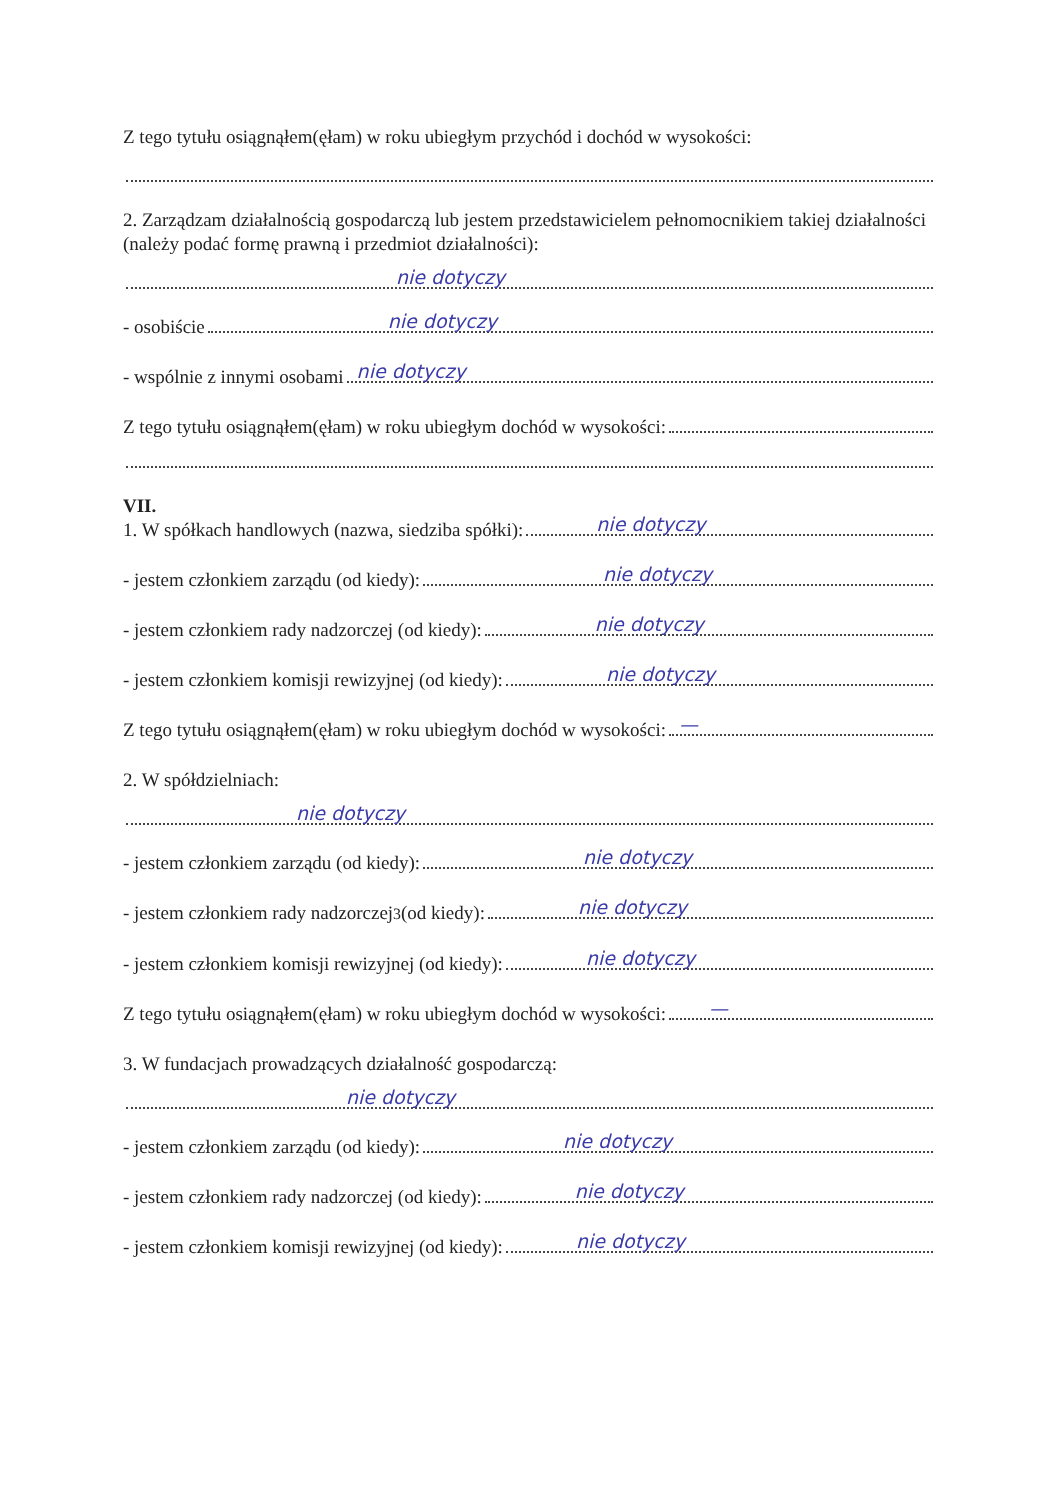Z tego tytułu osiągnąłem(ęłam) w roku ubiegłym przychód i dochód w wysokości:
2. Zarządzam działalnością gospodarczą lub jestem przedstawicielem pełnomocnikiem takiej działalności (należy podać formę prawną i przedmiot działalności):
nie dotyczy
- osobiście
nie dotyczy
- wspólnie z innymi osobami
nie dotyczy
Z tego tytułu osiągnąłem(ęłam) w roku ubiegłym dochód w wysokości:
VII.
1. W spółkach handlowych (nazwa, siedziba spółki):
nie dotyczy
- jestem członkiem zarządu (od kiedy):
nie dotyczy
- jestem członkiem rady nadzorczej (od kiedy):
nie dotyczy
- jestem członkiem komisji rewizyjnej (od kiedy):
nie dotyczy
Z tego tytułu osiągnąłem(ęłam) w roku ubiegłym dochód w wysokości:
—
2. W spółdzielniach:
nie dotyczy
- jestem członkiem zarządu (od kiedy):
nie dotyczy
- jestem członkiem rady nadzorczej<sup>3</sup> (od kiedy):
nie dotyczy
- jestem członkiem komisji rewizyjnej (od kiedy):
nie dotyczy
Z tego tytułu osiągnąłem(ęłam) w roku ubiegłym dochód w wysokości:
—
3. W fundacjach prowadzących działalność gospodarczą:
nie dotyczy
- jestem członkiem zarządu (od kiedy):
nie dotyczy
- jestem członkiem rady nadzorczej (od kiedy):
nie dotyczy
- jestem członkiem komisji rewizyjnej (od kiedy):
nie dotyczy